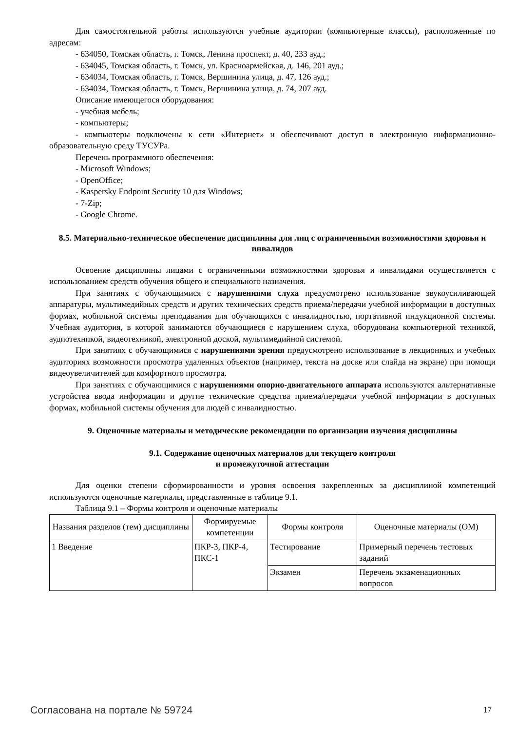Для самостоятельной работы используются учебные аудитории (компьютерные классы), расположенные по адресам:
- 634050, Томская область, г. Томск, Ленина проспект, д. 40, 233 ауд.;
- 634045, Томская область, г. Томск, ул. Красноармейская, д. 146, 201 ауд.;
- 634034, Томская область, г. Томск, Вершинина улица, д. 47, 126 ауд.;
- 634034, Томская область, г. Томск, Вершинина улица, д. 74, 207 ауд.
Описание имеющегося оборудования:
- учебная мебель;
- компьютеры;
- компьютеры подключены к сети «Интернет» и обеспечивают доступ в электронную информационно-образовательную среду ТУСУРа.
Перечень программного обеспечения:
- Microsoft Windows;
- OpenOffice;
- Kaspersky Endpoint Security 10 для Windows;
- 7-Zip;
- Google Chrome.
8.5. Материально-техническое обеспечение дисциплины для лиц с ограниченными возможностями здоровья и инвалидов
Освоение дисциплины лицами с ограниченными возможностями здоровья и инвалидами осуществляется с использованием средств обучения общего и специального назначения.
При занятиях с обучающимися с нарушениями слуха предусмотрено использование звукоусиливающей аппаратуры, мультимедийных средств и других технических средств приема/передачи учебной информации в доступных формах, мобильной системы преподавания для обучающихся с инвалидностью, портативной индукционной системы. Учебная аудитория, в которой занимаются обучающиеся с нарушением слуха, оборудована компьютерной техникой, аудиотехникой, видеотехникой, электронной доской, мультимедийной системой.
При занятиях с обучающимися с нарушениями зрения предусмотрено использование в лекционных и учебных аудиториях возможности просмотра удаленных объектов (например, текста на доске или слайда на экране) при помощи видеоувеличителей для комфортного просмотра.
При занятиях с обучающимися с нарушениями опорно-двигательного аппарата используются альтернативные устройства ввода информации и другие технические средства приема/передачи учебной информации в доступных формах, мобильной системы обучения для людей с инвалидностью.
9. Оценочные материалы и методические рекомендации по организации изучения дисциплины
9.1. Содержание оценочных материалов для текущего контроля
и промежуточной аттестации
Для оценки степени сформированности и уровня освоения закрепленных за дисциплиной компетенций используются оценочные материалы, представленные в таблице 9.1.
Таблица 9.1 – Формы контроля и оценочные материалы
| Названия разделов (тем) дисциплины | Формируемые компетенции | Формы контроля | Оценочные материалы (ОМ) |
| --- | --- | --- | --- |
| 1 Введение | ПКР-3, ПКР-4, ПКС-1 | Тестирование | Примерный перечень тестовых заданий |
| | | Экзамен | Перечень экзаменационных вопросов |
Согласована на портале № 59724 17